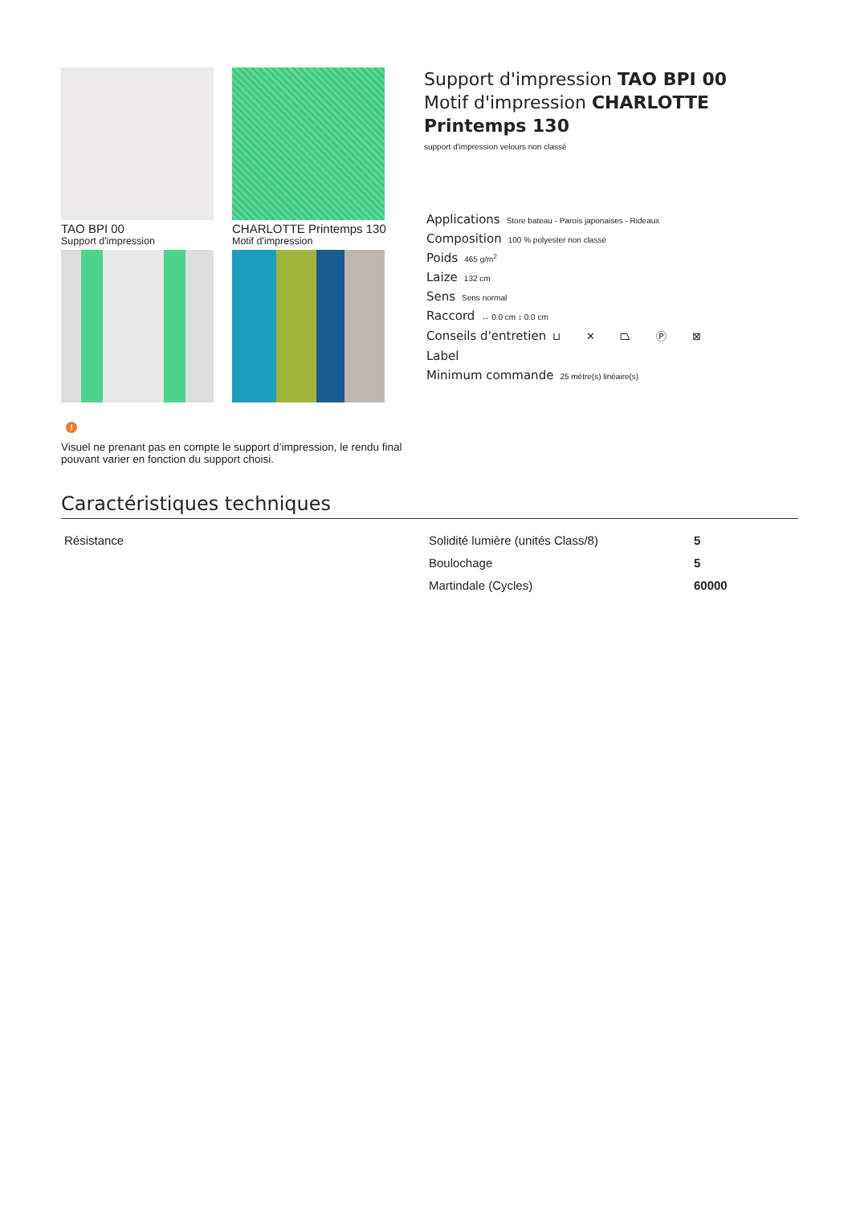TAO BPI 00
Support d'impression
CHARLOTTE Printemps 130
Motif d'impression
Support d'impression TAO BPI 00
Motif d'impression CHARLOTTE Printemps 130
support d'impression velours non classé
Applications Store bateau - Parois japonaises - Rideaux
Composition 100 % polyester non classé
Poids 465 g/m<sup>2</sup>
Laize 132 cm
Sens Sens normal
Raccord ↔ 0.0 cm ↕ 0.0 cm
Conseils d'entretien ⊔ ✕ ⏢ Ⓟ ⊠
Label
Minimum commande 25 mètre(s) linéaire(s)
!
Visuel ne prenant pas en compte le support d’impression, le rendu final pouvant varier en fonction du support choisi.
Caractéristiques techniques
| Résistance | Solidité lumière (unités Class/8) | 5 |
| | Boulochage | 5 |
| | Martindale (Cycles) | 60000 |